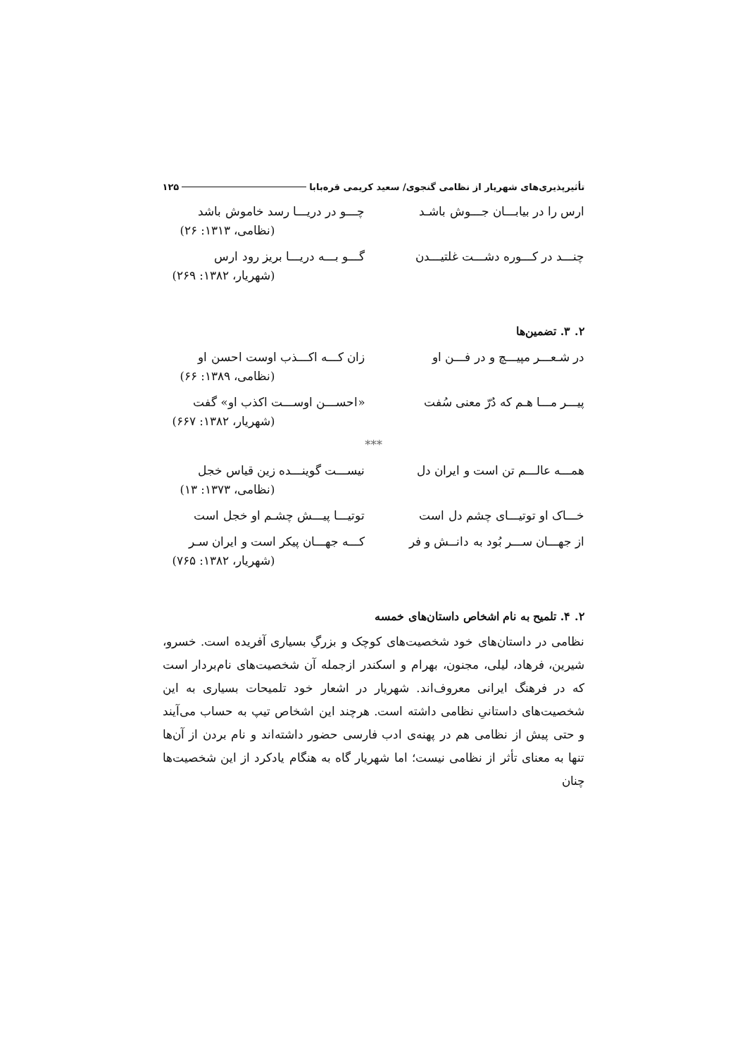تأثیرپذیری‌های شهریار از نظامی گنجوی/ سعید کریمی قره‌بابا ۱۲۵
ارس را در بیابـــان جـــوش باشـد چـــو در دریـــا رسد خاموش باشد
(نظامی، ۱۳۱۳: ۲۶)
چنـــد در کـــوره دشـــت غلتیـــدن گـــو بـــه دریـــا بریز رود ارس
(شهریار، ۱۳۸۲: ۲۶۹)
۲. ۳. تضمین‌ها
در شـعـــر مپیـــچ و در فـــن او زان کـــه اکـــذب اوست احسن او
(نظامی، ۱۳۸۹: ۶۶)
پیـــر مـــا هـم که دُرّ معنی سُفت «احســـن اوســـت اکذب او» گفت
(شهریار، ۱۳۸۲: ۶۶۷)
***
همـــه عالـــم تن است و ایران دل نیســـت گوینـــده زین قیاس خجل
(نظامی، ۱۳۷۳: ۱۳)
خـــاک او توتیـــای چشم دل است توتیـــا پیـــش چشـم او خجل است
از جهـــان ســـر بُود به دانــش و فر کـــه جهـــان پیکر است و ایران سـر
(شهریار، ۱۳۸۲: ۷۶۵)
۲. ۴. تلمیح به نام اشخاص داستان‌های خمسه
نظامی در داستان‌های خود شخصیت‌های کوچک و بزرگِ بسیاری آفریده است. خسرو، شیرین، فرهاد، لیلی، مجنون، بهرام و اسکندر ازجمله آن شخصیت‌های نام‌بردار است که در فرهنگ ایرانی معروف‌اند. شهریار در اشعار خود تلمیحات بسیاری به این شخصیت‌های داستانیِ نظامی داشته است. هرچند این اشخاص تیپ به حساب می‌آیند و حتی پیش از نظامی هم در پهنه‌ی ادب فارسی حضور داشته‌اند و نام بردن از آن‌ها تنها به معنای تأثر از نظامی نیست؛ اما شهریار گاه به هنگام یادکرد از این شخصیت‌ها چنان